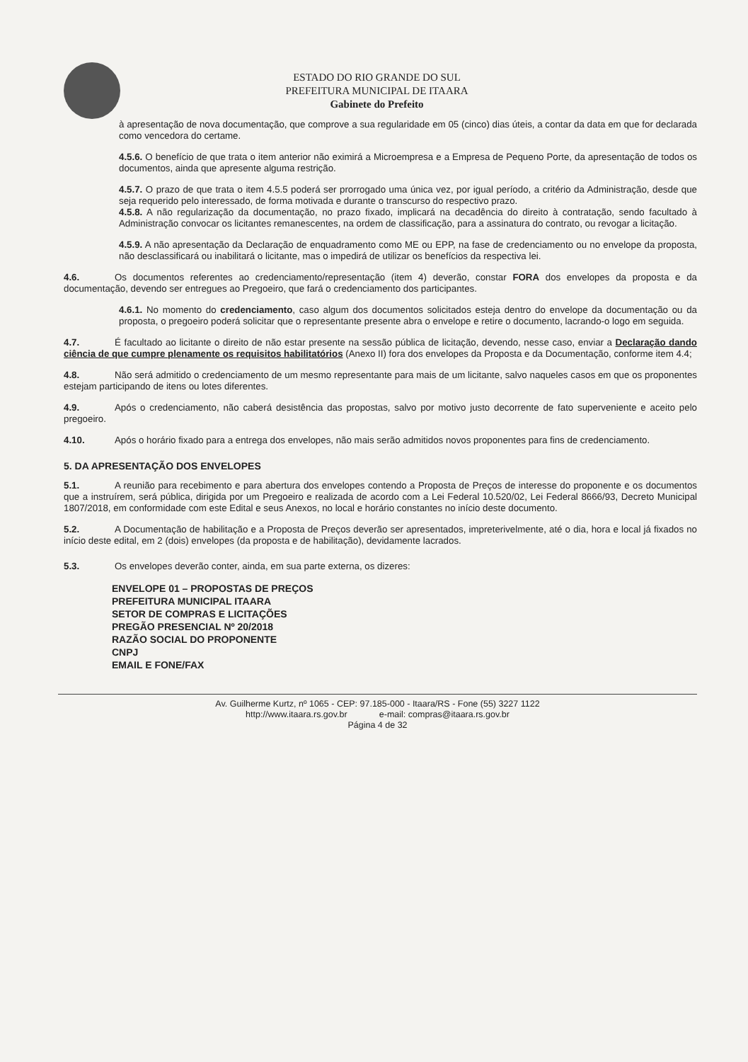ESTADO DO RIO GRANDE DO SUL
PREFEITURA MUNICIPAL DE ITAARA
Gabinete do Prefeito
à apresentação de nova documentação, que comprove a sua regularidade em 05 (cinco) dias úteis, a contar da data em que for declarada como vencedora do certame.
4.5.6. O benefício de que trata o item anterior não eximirá a Microempresa e a Empresa de Pequeno Porte, da apresentação de todos os documentos, ainda que apresente alguma restrição.
4.5.7. O prazo de que trata o item 4.5.5 poderá ser prorrogado uma única vez, por igual período, a critério da Administração, desde que seja requerido pelo interessado, de forma motivada e durante o transcurso do respectivo prazo.
4.5.8. A não regularização da documentação, no prazo fixado, implicará na decadência do direito à contratação, sendo facultado à Administração convocar os licitantes remanescentes, na ordem de classificação, para a assinatura do contrato, ou revogar a licitação.
4.5.9. A não apresentação da Declaração de enquadramento como ME ou EPP, na fase de credenciamento ou no envelope da proposta, não desclassificará ou inabilitará o licitante, mas o impedirá de utilizar os benefícios da respectiva lei.
4.6. Os documentos referentes ao credenciamento/representação (item 4) deverão, constar FORA dos envelopes da proposta e da documentação, devendo ser entregues ao Pregoeiro, que fará o credenciamento dos participantes.
4.6.1. No momento do credenciamento, caso algum dos documentos solicitados esteja dentro do envelope da documentação ou da proposta, o pregoeiro poderá solicitar que o representante presente abra o envelope e retire o documento, lacrando-o logo em seguida.
4.7. É facultado ao licitante o direito de não estar presente na sessão pública de licitação, devendo, nesse caso, enviar a Declaração dando ciência de que cumpre plenamente os requisitos habilitatórios (Anexo II) fora dos envelopes da Proposta e da Documentação, conforme item 4.4;
4.8. Não será admitido o credenciamento de um mesmo representante para mais de um licitante, salvo naqueles casos em que os proponentes estejam participando de itens ou lotes diferentes.
4.9. Após o credenciamento, não caberá desistência das propostas, salvo por motivo justo decorrente de fato superveniente e aceito pelo pregoeiro.
4.10. Após o horário fixado para a entrega dos envelopes, não mais serão admitidos novos proponentes para fins de credenciamento.
5. DA APRESENTAÇÃO DOS ENVELOPES
5.1. A reunião para recebimento e para abertura dos envelopes contendo a Proposta de Preços de interesse do proponente e os documentos que a instruírem, será pública, dirigida por um Pregoeiro e realizada de acordo com a Lei Federal 10.520/02, Lei Federal 8666/93, Decreto Municipal 1807/2018, em conformidade com este Edital e seus Anexos, no local e horário constantes no início deste documento.
5.2. A Documentação de habilitação e a Proposta de Preços deverão ser apresentados, impreterivelmente, até o dia, hora e local já fixados no início deste edital, em 2 (dois) envelopes (da proposta e de habilitação), devidamente lacrados.
5.3. Os envelopes deverão conter, ainda, em sua parte externa, os dizeres:
ENVELOPE 01 – PROPOSTAS DE PREÇOS
PREFEITURA MUNICIPAL ITAARA
SETOR DE COMPRAS E LICITAÇÕES
PREGÃO PRESENCIAL Nº 20/2018
RAZÃO SOCIAL DO PROPONENTE
CNPJ
EMAIL E FONE/FAX
Av. Guilherme Kurtz, nº 1065 - CEP: 97.185-000 - Itaara/RS - Fone (55) 3227 1122
http://www.itaara.rs.gov.br e-mail: compras@itaara.rs.gov.br
Página 4 de 32